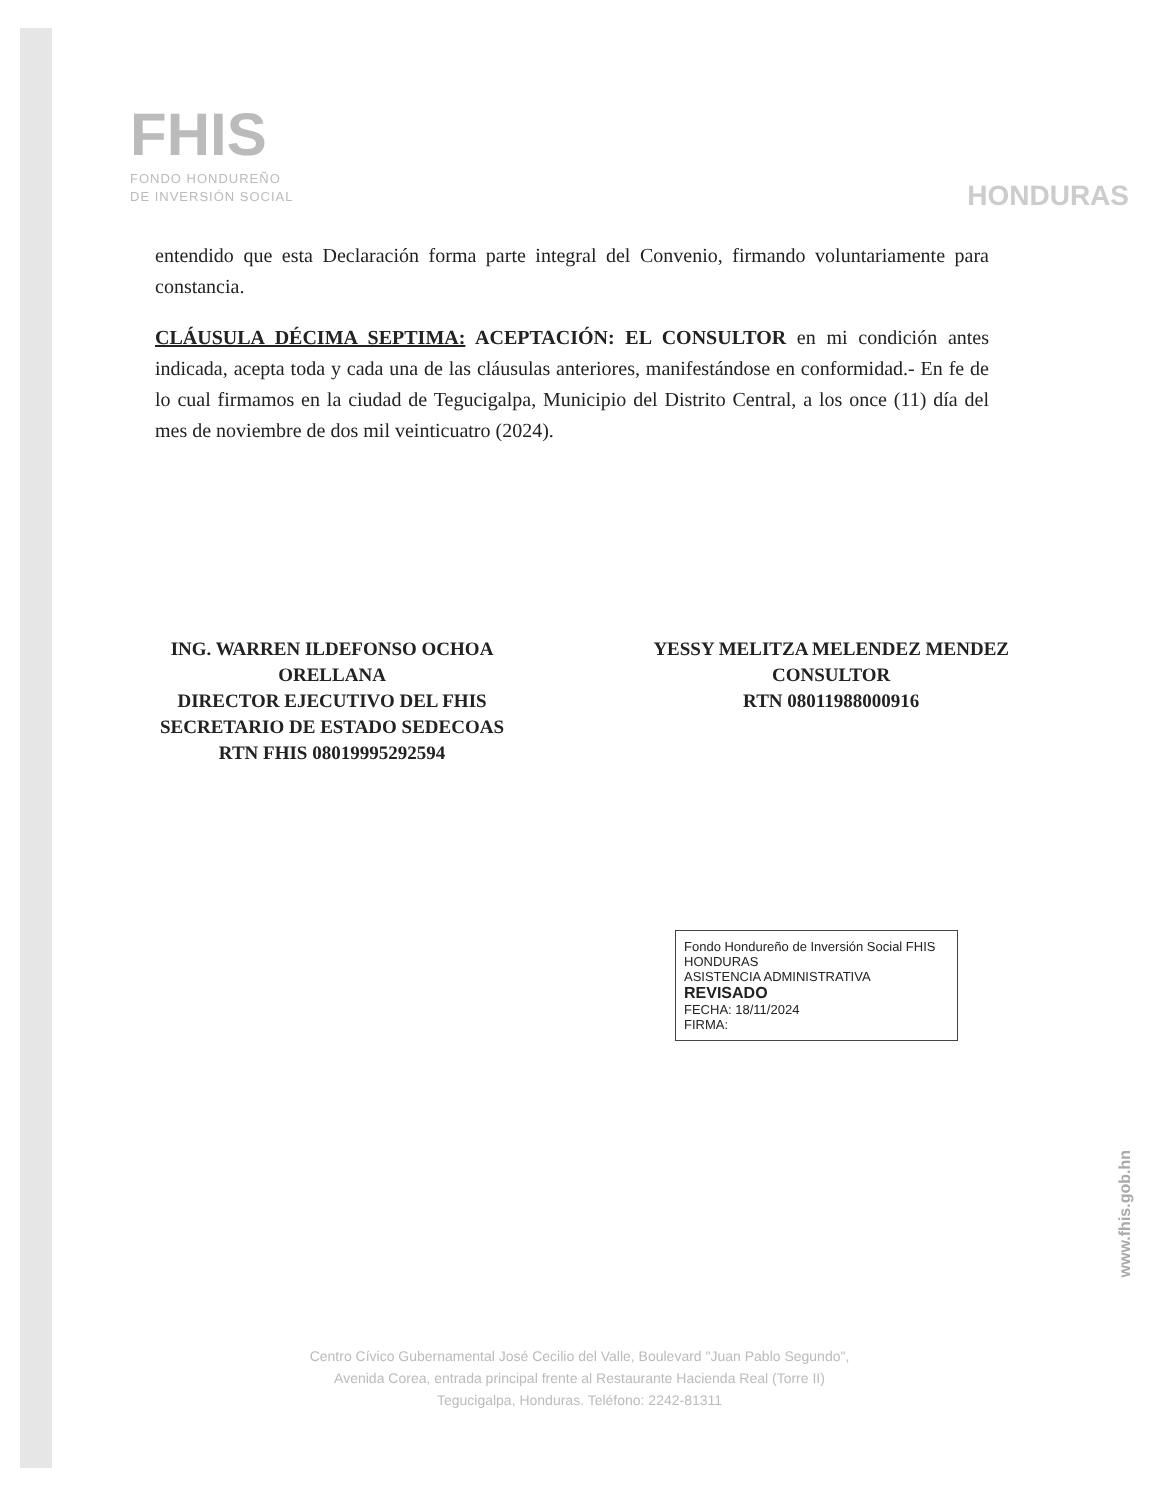FHIS
FONDO HONDUREÑO
DE INVERSIÓN SOCIAL
HONDURAS
entendido que esta Declaración forma parte integral del Convenio, firmando voluntariamente para constancia.
CLÁUSULA DÉCIMA SEPTIMA: ACEPTACIÓN: EL CONSULTOR en mi condición antes indicada, acepta toda y cada una de las cláusulas anteriores, manifestándose en conformidad.- En fe de lo cual firmamos en la ciudad de Tegucigalpa, Municipio del Distrito Central, a los once (11) día del mes de noviembre de dos mil veinticuatro (2024).
ING. WARREN ILDEFONSO OCHOA
ORELLANA
DIRECTOR EJECUTIVO DEL FHIS
SECRETARIO DE ESTADO SEDECOAS
RTN FHIS 08019995292594
YESSY MELITZA MELENDEZ MENDEZ
CONSULTOR
RTN 08011988000916
Fondo Hondureño de Inversión Social FHIS HONDURAS
ASISTENCIA ADMINISTRATIVA
REVISADO
FECHA: 18/11/2024
FIRMA:
www.fhis.gob.hn
Centro Cívico Gubernamental José Cecilio del Valle, Boulevard "Juan Pablo Segundo",
Avenida Corea, entrada principal frente al Restaurante Hacienda Real (Torre II)
Tegucigalpa, Honduras. Teléfono: 2242-81311